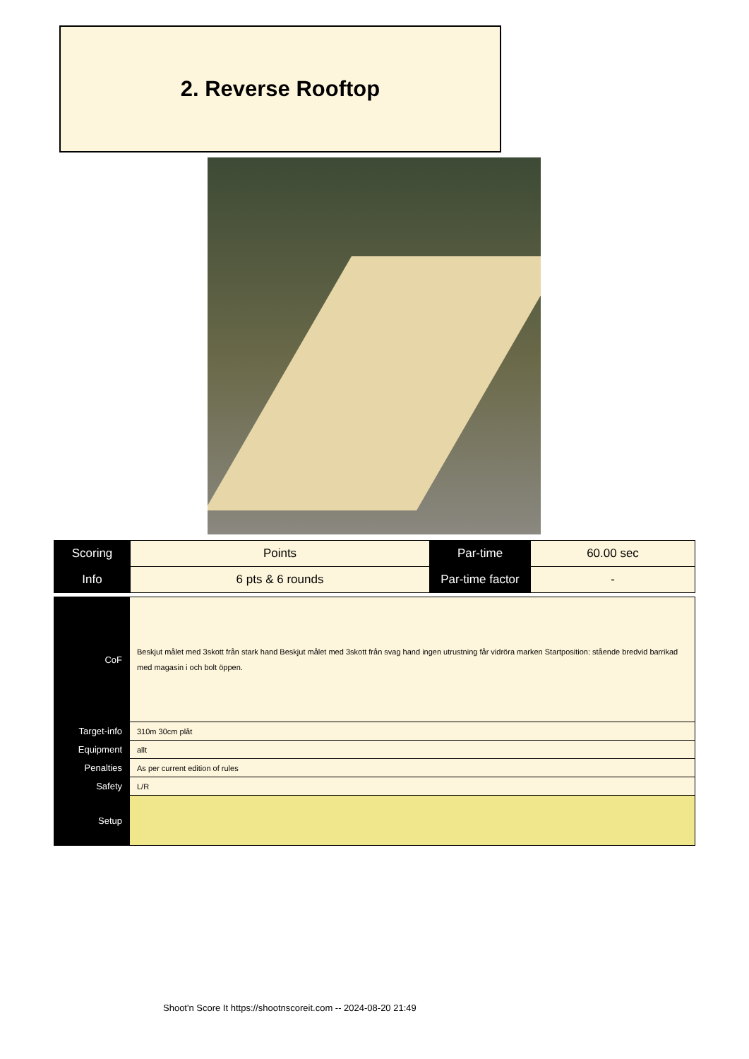2. Reverse Rooftop
| Scoring | Points | Par-time | 60.00 sec |
| Info | 6 pts & 6 rounds | Par-time factor | - |
| CoF | Beskjut målet med 3skott från stark hand Beskjut målet med 3skott från svag hand ingen utrustning får vidröra marken Startposition: stående bredvid barrikad med magasin i och bolt öppen. |
| Target-info | 310m 30cm plåt |
| Equipment | allt |
| Penalties | As per current edition of rules |
| Safety | L/R |
| Setup | |
Shoot'n Score It https://shootnscoreit.com -- 2024-08-20 21:49